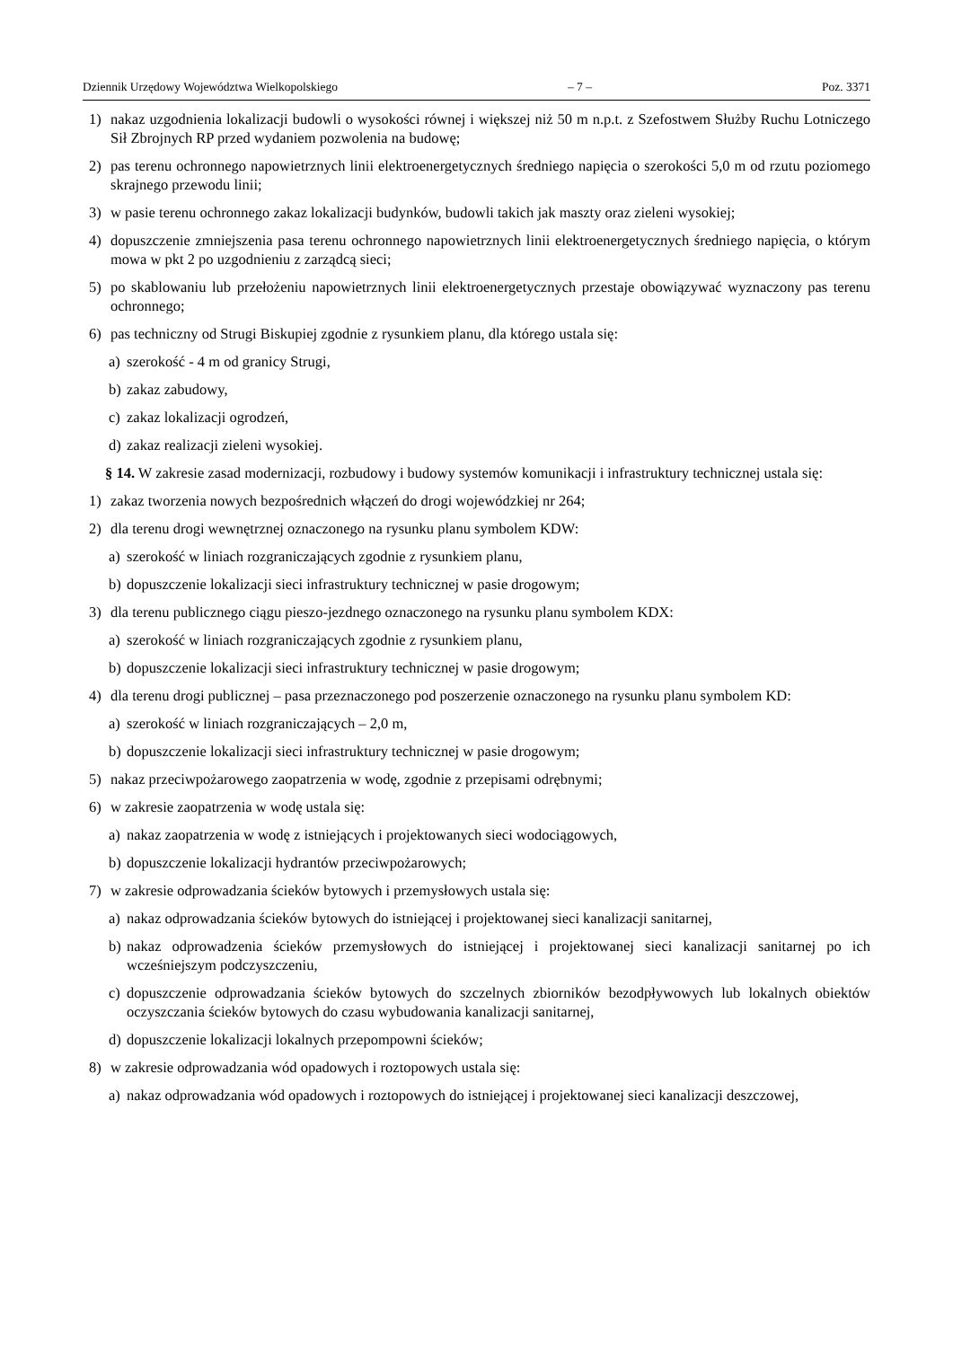Dziennik Urzędowy Województwa Wielkopolskiego – 7 – Poz. 3371
1) nakaz uzgodnienia lokalizacji budowli o wysokości równej i większej niż 50 m n.p.t. z Szefostwem Służby Ruchu Lotniczego Sił Zbrojnych RP przed wydaniem pozwolenia na budowę;
2) pas terenu ochronnego napowietrznych linii elektroenergetycznych średniego napięcia o szerokości 5,0 m od rzutu poziomego skrajnego przewodu linii;
3) w pasie terenu ochronnego zakaz lokalizacji budynków, budowli takich jak maszty oraz zieleni wysokiej;
4) dopuszczenie zmniejszenia pasa terenu ochronnego napowietrznych linii elektroenergetycznych średniego napięcia, o którym mowa w pkt 2 po uzgodnieniu z zarządcą sieci;
5) po skablowaniu lub przełożeniu napowietrznych linii elektroenergetycznych przestaje obowiązywać wyznaczony pas terenu ochronnego;
6) pas techniczny od Strugi Biskupiej zgodnie z rysunkiem planu, dla którego ustala się:
a) szerokość - 4 m od granicy Strugi,
b) zakaz zabudowy,
c) zakaz lokalizacji ogrodzeń,
d) zakaz realizacji zieleni wysokiej.
§ 14. W zakresie zasad modernizacji, rozbudowy i budowy systemów komunikacji i infrastruktury technicznej ustala się:
1) zakaz tworzenia nowych bezpośrednich włączeń do drogi wojewódzkiej nr 264;
2) dla terenu drogi wewnętrznej oznaczonego na rysunku planu symbolem KDW:
a) szerokość w liniach rozgraniczających zgodnie z rysunkiem planu,
b) dopuszczenie lokalizacji sieci infrastruktury technicznej w pasie drogowym;
3) dla terenu publicznego ciągu pieszo-jezdnego oznaczonego na rysunku planu symbolem KDX:
a) szerokość w liniach rozgraniczających zgodnie z rysunkiem planu,
b) dopuszczenie lokalizacji sieci infrastruktury technicznej w pasie drogowym;
4) dla terenu drogi publicznej – pasa przeznaczonego pod poszerzenie oznaczonego na rysunku planu symbolem KD:
a) szerokość w liniach rozgraniczających – 2,0 m,
b) dopuszczenie lokalizacji sieci infrastruktury technicznej w pasie drogowym;
5) nakaz przeciwpożarowego zaopatrzenia w wodę, zgodnie z przepisami odrębnymi;
6) w zakresie zaopatrzenia w wodę ustala się:
a) nakaz zaopatrzenia w wodę z istniejących i projektowanych sieci wodociągowych,
b) dopuszczenie lokalizacji hydrantów przeciwpożarowych;
7) w zakresie odprowadzania ścieków bytowych i przemysłowych ustala się:
a) nakaz odprowadzania ścieków bytowych do istniejącej i projektowanej sieci kanalizacji sanitarnej,
b) nakaz odprowadzenia ścieków przemysłowych do istniejącej i projektowanej sieci kanalizacji sanitarnej po ich wcześniejszym podczyszczeniu,
c) dopuszczenie odprowadzania ścieków bytowych do szczelnych zbiorników bezodpływowych lub lokalnych obiektów oczyszczania ścieków bytowych do czasu wybudowania kanalizacji sanitarnej,
d) dopuszczenie lokalizacji lokalnych przepompowni ścieków;
8) w zakresie odprowadzania wód opadowych i roztopowych ustala się:
a) nakaz odprowadzania wód opadowych i roztopowych do istniejącej i projektowanej sieci kanalizacji deszczowej,